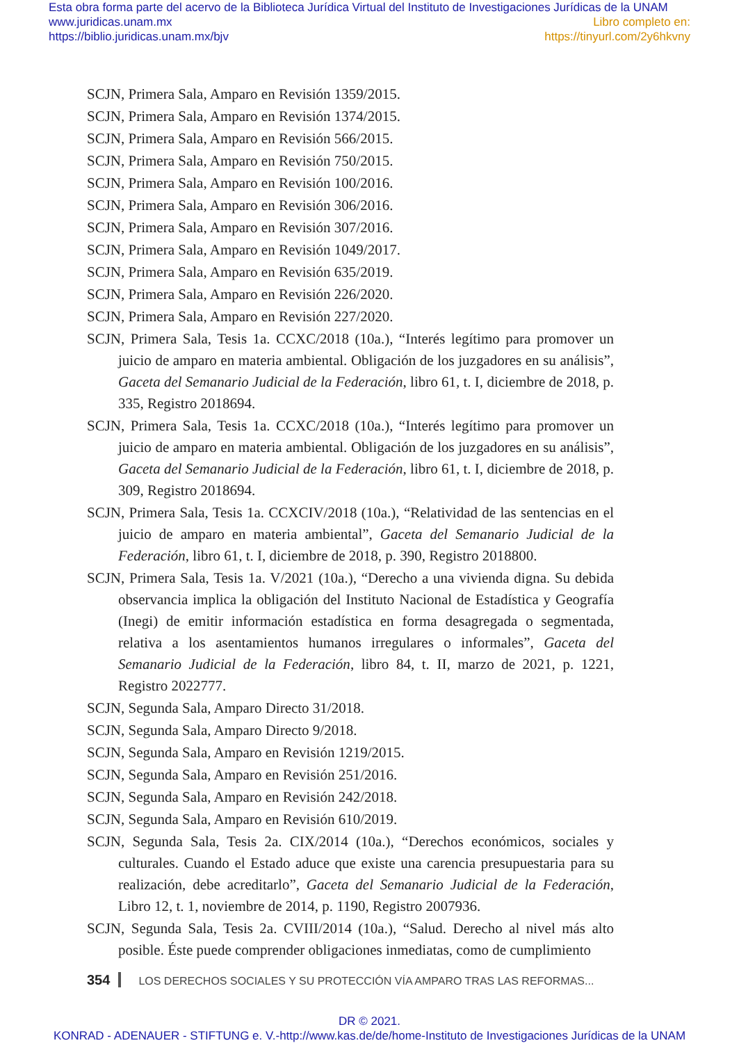Esta obra forma parte del acervo de la Biblioteca Jurídica Virtual del Instituto de Investigaciones Jurídicas de la UNAM
www.juridicas.unam.mx Libro completo en:
https://biblio.juridicas.unam.mx/bjv https://tinyurl.com/2y6hkvny
SCJN, Primera Sala, Amparo en Revisión 1359/2015.
SCJN, Primera Sala, Amparo en Revisión 1374/2015.
SCJN, Primera Sala, Amparo en Revisión 566/2015.
SCJN, Primera Sala, Amparo en Revisión 750/2015.
SCJN, Primera Sala, Amparo en Revisión 100/2016.
SCJN, Primera Sala, Amparo en Revisión 306/2016.
SCJN, Primera Sala, Amparo en Revisión 307/2016.
SCJN, Primera Sala, Amparo en Revisión 1049/2017.
SCJN, Primera Sala, Amparo en Revisión 635/2019.
SCJN, Primera Sala, Amparo en Revisión 226/2020.
SCJN, Primera Sala, Amparo en Revisión 227/2020.
SCJN, Primera Sala, Tesis 1a. CCXC/2018 (10a.), “Interés legítimo para promover un juicio de amparo en materia ambiental. Obligación de los juzgadores en su análisis”, Gaceta del Semanario Judicial de la Federación, libro 61, t. I, diciembre de 2018, p. 335, Registro 2018694.
SCJN, Primera Sala, Tesis 1a. CCXC/2018 (10a.), “Interés legítimo para promover un juicio de amparo en materia ambiental. Obligación de los juzgadores en su análisis”, Gaceta del Semanario Judicial de la Federación, libro 61, t. I, diciembre de 2018, p. 309, Registro 2018694.
SCJN, Primera Sala, Tesis 1a. CCXCIV/2018 (10a.), “Relatividad de las sentencias en el juicio de amparo en materia ambiental”, Gaceta del Semanario Judicial de la Federación, libro 61, t. I, diciembre de 2018, p. 390, Registro 2018800.
SCJN, Primera Sala, Tesis 1a. V/2021 (10a.), “Derecho a una vivienda digna. Su debida observancia implica la obligación del Instituto Nacional de Estadística y Geografía (Inegi) de emitir información estadística en forma desagregada o segmentada, relativa a los asentamientos humanos irregulares o informales”, Gaceta del Semanario Judicial de la Federación, libro 84, t. II, marzo de 2021, p. 1221, Registro 2022777.
SCJN, Segunda Sala, Amparo Directo 31/2018.
SCJN, Segunda Sala, Amparo Directo 9/2018.
SCJN, Segunda Sala, Amparo en Revisión 1219/2015.
SCJN, Segunda Sala, Amparo en Revisión 251/2016.
SCJN, Segunda Sala, Amparo en Revisión 242/2018.
SCJN, Segunda Sala, Amparo en Revisión 610/2019.
SCJN, Segunda Sala, Tesis 2a. CIX/2014 (10a.), “Derechos económicos, sociales y culturales. Cuando el Estado aduce que existe una carencia presupuestaria para su realización, debe acreditarlo”, Gaceta del Semanario Judicial de la Federación, Libro 12, t. 1, noviembre de 2014, p. 1190, Registro 2007936.
SCJN, Segunda Sala, Tesis 2a. CVIII/2014 (10a.), “Salud. Derecho al nivel más alto posible. Éste puede comprender obligaciones inmediatas, como de cumplimiento
354 LOS DERECHOS SOCIALES Y SU PROTECCIÓN VÍA AMPARO TRAS LAS REFORMAS...
DR © 2021.
KONRAD - ADENAUER - STIFTUNG e. V.-http://www.kas.de/de/home-Instituto de Investigaciones Jurídicas de la UNAM